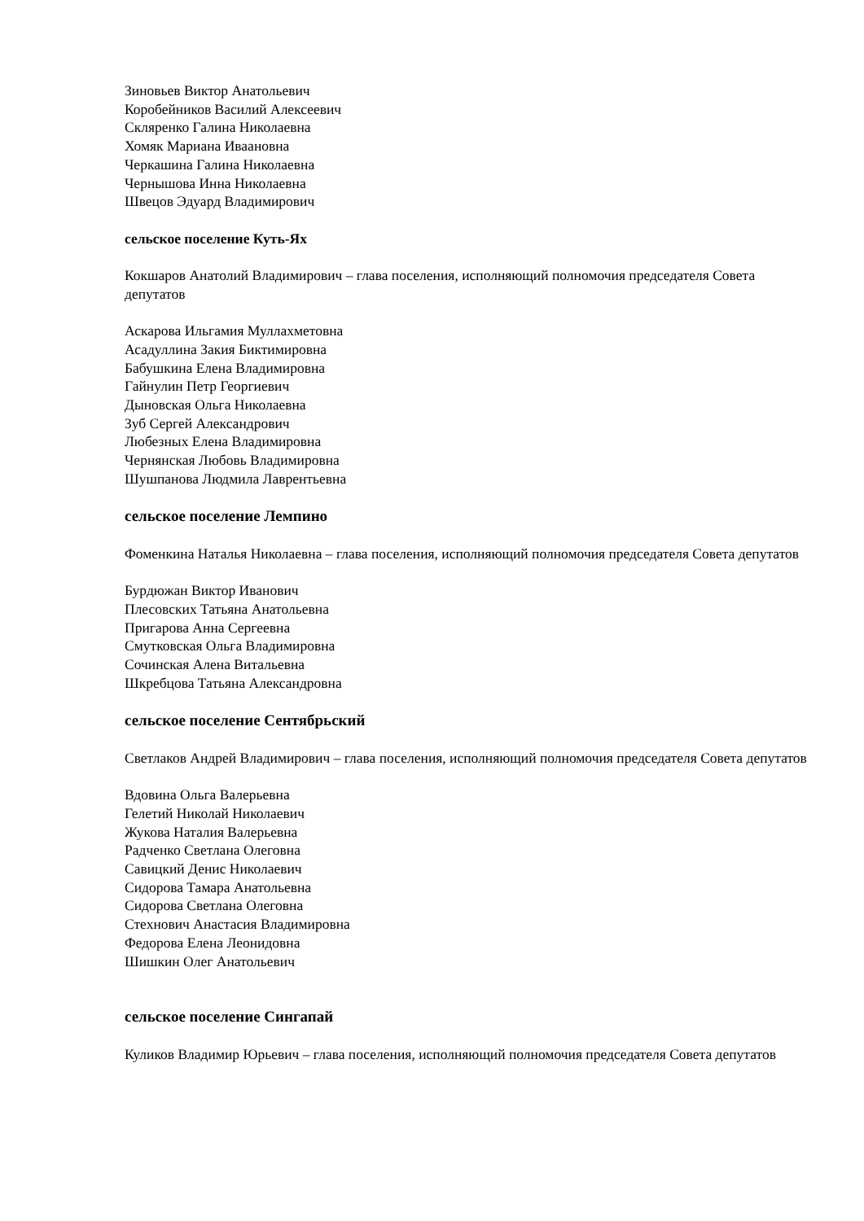Зиновьев Виктор Анатольевич
Коробейников Василий Алексеевич
Скляренко Галина Николаевна
Хомяк Мариана Иваановна
Черкашина Галина Николаевна
Чернышова Инна Николаевна
Швецов Эдуард Владимирович
сельское поселение Куть-Ях
Кокшаров Анатолий Владимирович – глава поселения, исполняющий полномочия председателя Совета депутатов
Аскарова Ильгамия Муллахметовна
Асадуллина Закия Биктимировна
Бабушкина Елена Владимировна
Гайнулин Петр Георгиевич
Дыновская Ольга Николаевна
Зуб Сергей Александрович
Любезных Елена Владимировна
Чернянская Любовь Владимировна
Шушпанова Людмила Лаврентьевна
сельское поселение Лемпино
Фоменкина Наталья Николаевна – глава поселения, исполняющий полномочия председателя Совета депутатов
Бурдюжан Виктор Иванович
Плесовских Татьяна Анатольевна
Пригарова Анна Сергеевна
Смутковская Ольга Владимировна
Сочинская Алена Витальевна
Шкребцова Татьяна Александровна
сельское поселение Сентябрьский
Светлаков Андрей Владимирович – глава поселения, исполняющий полномочия председателя Совета депутатов
Вдовина Ольга Валерьевна
Гелетий Николай Николаевич
Жукова Наталия Валерьевна
Радченко Светлана Олеговна
Савицкий Денис Николаевич
Сидорова Тамара Анатольевна
Сидорова Светлана Олеговна
Стехнович Анастасия Владимировна
Федорова Елена Леонидовна
Шишкин Олег Анатольевич
сельское поселение Сингапай
Куликов Владимир Юрьевич – глава поселения, исполняющий полномочия председателя Совета депутатов